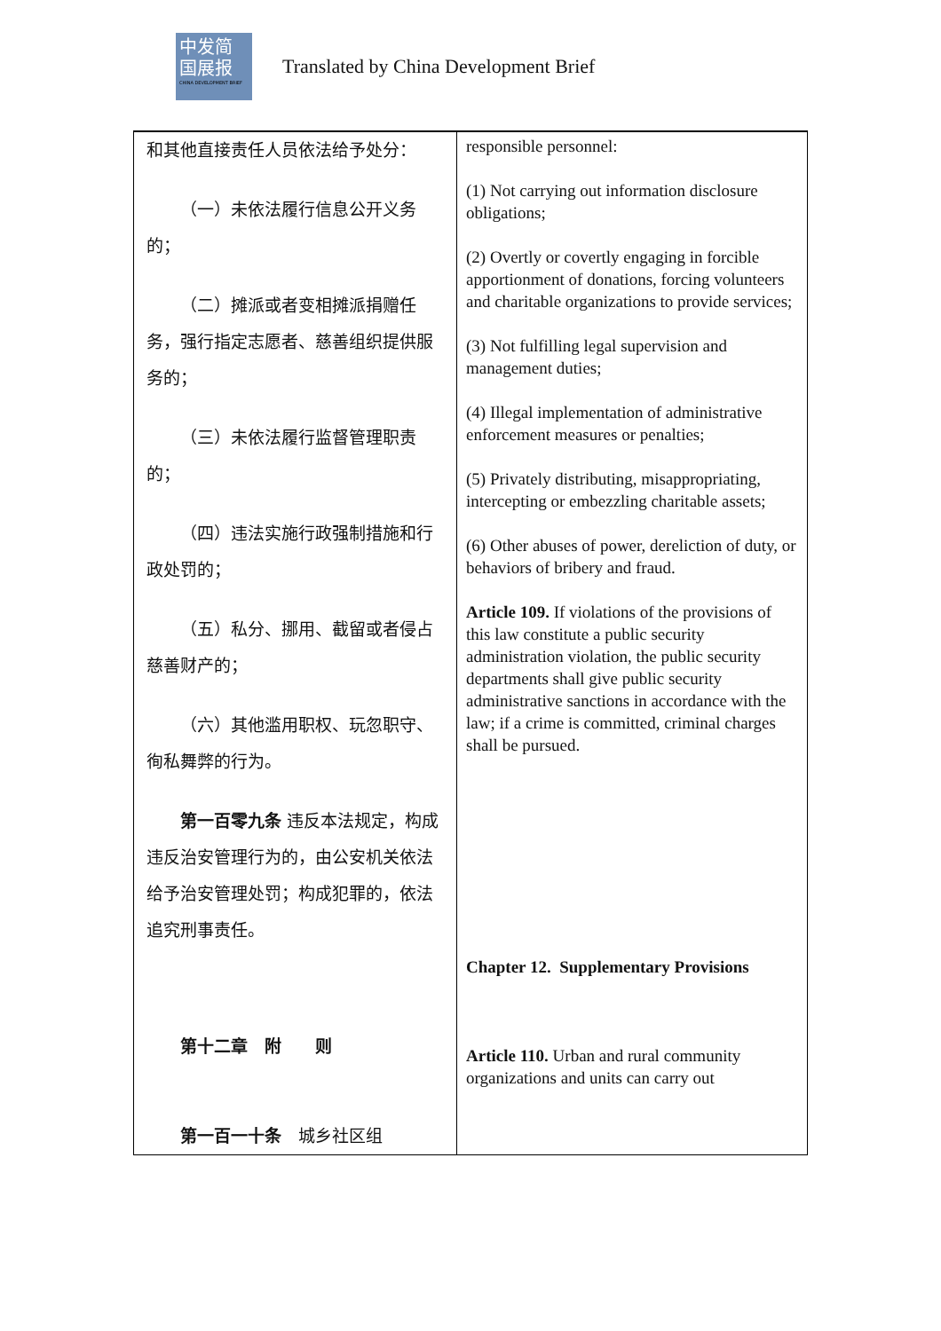中发简
国展报
CHINA DEVELOPMENT BRIEF
Translated by China Development Brief
| 和其他直接责任人员依法给予处分： （一）未依法履行信息公开义务的； （二）摊派或者变相摊派捐赠任务，强行指定志愿者、慈善组织提供服务的； （三）未依法履行监督管理职责的； （四）违法实施行政强制措施和行政处罚的； （五）私分、挪用、截留或者侵占慈善财产的； （六）其他滥用职权、玩忽职守、徇私舞弊的行为。 第一百零九条 违反本法规定，构成违反治安管理行为的，由公安机关依法给予治安管理处罚；构成犯罪的，依法追究刑事责任。 第十二章 附 则 第一百一十条 城乡社区组 | responsible personnel: (1) Not carrying out information disclosure obligations; (2) Overtly or covertly engaging in forcible apportionment of donations, forcing volunteers and charitable organizations to provide services; (3) Not fulfilling legal supervision and management duties; (4) Illegal implementation of administrative enforcement measures or penalties; (5) Privately distributing, misappropriating, intercepting or embezzling charitable assets; (6) Other abuses of power, dereliction of duty, or behaviors of bribery and fraud. Article 109. If violations of the provisions of this law constitute a public security administration violation, the public security departments shall give public security administrative sanctions in accordance with the law; if a crime is committed, criminal charges shall be pursued. Chapter 12. Supplementary Provisions Article 110. Urban and rural community organizations and units can carry out |